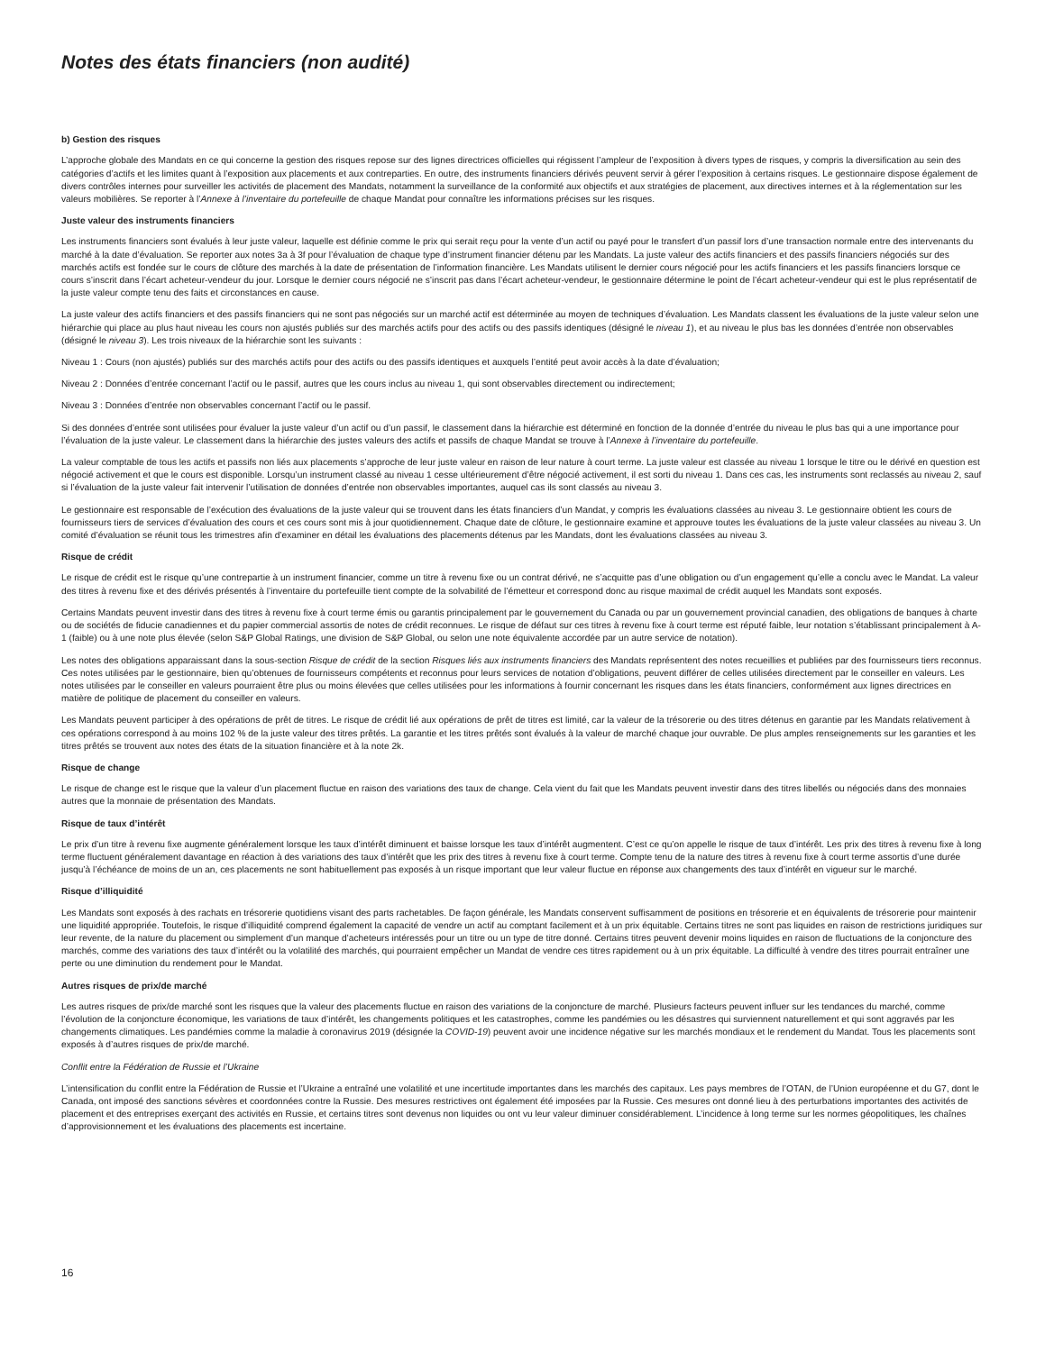Notes des états financiers (non audité)
b) Gestion des risques
L’approche globale des Mandats en ce qui concerne la gestion des risques repose sur des lignes directrices officielles qui régissent l’ampleur de l’exposition à divers types de risques, y compris la diversification au sein des catégories d’actifs et les limites quant à l’exposition aux placements et aux contreparties. En outre, des instruments financiers dérivés peuvent servir à gérer l’exposition à certains risques. Le gestionnaire dispose également de divers contrôles internes pour surveiller les activités de placement des Mandats, notamment la surveillance de la conformité aux objectifs et aux stratégies de placement, aux directives internes et à la réglementation sur les valeurs mobilières. Se reporter à l’Annexe à l’inventaire du portefeuille de chaque Mandat pour connaître les informations précises sur les risques.
Juste valeur des instruments financiers
Les instruments financiers sont évalués à leur juste valeur, laquelle est définie comme le prix qui serait reçu pour la vente d’un actif ou payé pour le transfert d’un passif lors d’une transaction normale entre des intervenants du marché à la date d’évaluation. Se reporter aux notes 3a à 3f pour l’évaluation de chaque type d’instrument financier détenu par les Mandats. La juste valeur des actifs financiers et des passifs financiers négociés sur des marchés actifs est fondée sur le cours de clôture des marchés à la date de présentation de l’information financière. Les Mandats utilisent le dernier cours négocié pour les actifs financiers et les passifs financiers lorsque ce cours s’inscrit dans l’écart acheteur-vendeur du jour. Lorsque le dernier cours négocié ne s’inscrit pas dans l’écart acheteur-vendeur, le gestionnaire détermine le point de l’écart acheteur-vendeur qui est le plus représentatif de la juste valeur compte tenu des faits et circonstances en cause.
La juste valeur des actifs financiers et des passifs financiers qui ne sont pas négociés sur un marché actif est déterminée au moyen de techniques d’évaluation. Les Mandats classent les évaluations de la juste valeur selon une hiérarchie qui place au plus haut niveau les cours non ajustés publiés sur des marchés actifs pour des actifs ou des passifs identiques (désigné le niveau 1), et au niveau le plus bas les données d’entrée non observables (désigné le niveau 3). Les trois niveaux de la hiérarchie sont les suivants :
Niveau 1 : Cours (non ajustés) publiés sur des marchés actifs pour des actifs ou des passifs identiques et auxquels l’entité peut avoir accès à la date d’évaluation;
Niveau 2 : Données d’entrée concernant l’actif ou le passif, autres que les cours inclus au niveau 1, qui sont observables directement ou indirectement;
Niveau 3 : Données d’entrée non observables concernant l’actif ou le passif.
Si des données d’entrée sont utilisées pour évaluer la juste valeur d’un actif ou d’un passif, le classement dans la hiérarchie est déterminé en fonction de la donnée d’entrée du niveau le plus bas qui a une importance pour l’évaluation de la juste valeur. Le classement dans la hiérarchie des justes valeurs des actifs et passifs de chaque Mandat se trouve à l’Annexe à l’inventaire du portefeuille.
La valeur comptable de tous les actifs et passifs non liés aux placements s’approche de leur juste valeur en raison de leur nature à court terme. La juste valeur est classée au niveau 1 lorsque le titre ou le dérivé en question est négocié activement et que le cours est disponible. Lorsqu’un instrument classé au niveau 1 cesse ultérieurement d’être négocié activement, il est sorti du niveau 1. Dans ces cas, les instruments sont reclassés au niveau 2, sauf si l’évaluation de la juste valeur fait intervenir l’utilisation de données d’entrée non observables importantes, auquel cas ils sont classés au niveau 3.
Le gestionnaire est responsable de l’exécution des évaluations de la juste valeur qui se trouvent dans les états financiers d’un Mandat, y compris les évaluations classées au niveau 3. Le gestionnaire obtient les cours de fournisseurs tiers de services d’évaluation des cours et ces cours sont mis à jour quotidiennement. Chaque date de clôture, le gestionnaire examine et approuve toutes les évaluations de la juste valeur classées au niveau 3. Un comité d’évaluation se réunit tous les trimestres afin d’examiner en détail les évaluations des placements détenus par les Mandats, dont les évaluations classées au niveau 3.
Risque de crédit
Le risque de crédit est le risque qu’une contrepartie à un instrument financier, comme un titre à revenu fixe ou un contrat dérivé, ne s’acquitte pas d’une obligation ou d’un engagement qu’elle a conclu avec le Mandat. La valeur des titres à revenu fixe et des dérivés présentés à l’inventaire du portefeuille tient compte de la solvabilité de l’émetteur et correspond donc au risque maximal de crédit auquel les Mandats sont exposés.
Certains Mandats peuvent investir dans des titres à revenu fixe à court terme émis ou garantis principalement par le gouvernement du Canada ou par un gouvernement provincial canadien, des obligations de banques à charte ou de sociétés de fiducie canadiennes et du papier commercial assortis de notes de crédit reconnues. Le risque de défaut sur ces titres à revenu fixe à court terme est réputé faible, leur notation s’établissant principalement à A-1 (faible) ou à une note plus élevée (selon S&P Global Ratings, une division de S&P Global, ou selon une note équivalente accordée par un autre service de notation).
Les notes des obligations apparaissant dans la sous-section Risque de crédit de la section Risques liés aux instruments financiers des Mandats représentent des notes recueillies et publiées par des fournisseurs tiers reconnus. Ces notes utilisées par le gestionnaire, bien qu’obtenues de fournisseurs compétents et reconnus pour leurs services de notation d’obligations, peuvent différer de celles utilisées directement par le conseiller en valeurs. Les notes utilisées par le conseiller en valeurs pourraient être plus ou moins élevées que celles utilisées pour les informations à fournir concernant les risques dans les états financiers, conformément aux lignes directrices en matière de politique de placement du conseiller en valeurs.
Les Mandats peuvent participer à des opérations de prêt de titres. Le risque de crédit lié aux opérations de prêt de titres est limité, car la valeur de la trésorerie ou des titres détenus en garantie par les Mandats relativement à ces opérations correspond à au moins 102 % de la juste valeur des titres prêtés. La garantie et les titres prêtés sont évalués à la valeur de marché chaque jour ouvrable. De plus amples renseignements sur les garanties et les titres prêtés se trouvent aux notes des états de la situation financière et à la note 2k.
Risque de change
Le risque de change est le risque que la valeur d’un placement fluctue en raison des variations des taux de change. Cela vient du fait que les Mandats peuvent investir dans des titres libellés ou négociés dans des monnaies autres que la monnaie de présentation des Mandats.
Risque de taux d’intérêt
Le prix d’un titre à revenu fixe augmente généralement lorsque les taux d’intérêt diminuent et baisse lorsque les taux d’intérêt augmentent. C’est ce qu’on appelle le risque de taux d’intérêt. Les prix des titres à revenu fixe à long terme fluctuent généralement davantage en réaction à des variations des taux d’intérêt que les prix des titres à revenu fixe à court terme. Compte tenu de la nature des titres à revenu fixe à court terme assortis d’une durée jusqu’à l’échéance de moins de un an, ces placements ne sont habituellement pas exposés à un risque important que leur valeur fluctue en réponse aux changements des taux d’intérêt en vigueur sur le marché.
Risque d’illiquidité
Les Mandats sont exposés à des rachats en trésorerie quotidiens visant des parts rachetables. De façon générale, les Mandats conservent suffisamment de positions en trésorerie et en équivalents de trésorerie pour maintenir une liquidité appropriée. Toutefois, le risque d’illiquidité comprend également la capacité de vendre un actif au comptant facilement et à un prix équitable. Certains titres ne sont pas liquides en raison de restrictions juridiques sur leur revente, de la nature du placement ou simplement d’un manque d’acheteurs intéressés pour un titre ou un type de titre donné. Certains titres peuvent devenir moins liquides en raison de fluctuations de la conjoncture des marchés, comme des variations des taux d’intérêt ou la volatilité des marchés, qui pourraient empêcher un Mandat de vendre ces titres rapidement ou à un prix équitable. La difficulté à vendre des titres pourrait entraîner une perte ou une diminution du rendement pour le Mandat.
Autres risques de prix/de marché
Les autres risques de prix/de marché sont les risques que la valeur des placements fluctue en raison des variations de la conjoncture de marché. Plusieurs facteurs peuvent influer sur les tendances du marché, comme l’évolution de la conjoncture économique, les variations de taux d’intérêt, les changements politiques et les catastrophes, comme les pandémies ou les désastres qui surviennent naturellement et qui sont aggravés par les changements climatiques. Les pandémies comme la maladie à coronavirus 2019 (désignée la COVID-19) peuvent avoir une incidence négative sur les marchés mondiaux et le rendement du Mandat. Tous les placements sont exposés à d’autres risques de prix/de marché.
Conflit entre la Fédération de Russie et l’Ukraine
L’intensification du conflit entre la Fédération de Russie et l’Ukraine a entraîné une volatilité et une incertitude importantes dans les marchés des capitaux. Les pays membres de l’OTAN, de l’Union européenne et du G7, dont le Canada, ont imposé des sanctions sévères et coordonnées contre la Russie. Des mesures restrictives ont également été imposées par la Russie. Ces mesures ont donné lieu à des perturbations importantes des activités de placement et des entreprises exerçant des activités en Russie, et certains titres sont devenus non liquides ou ont vu leur valeur diminuer considérablement. L’incidence à long terme sur les normes géopolitiques, les chaînes d’approvisionnement et les évaluations des placements est incertaine.
16